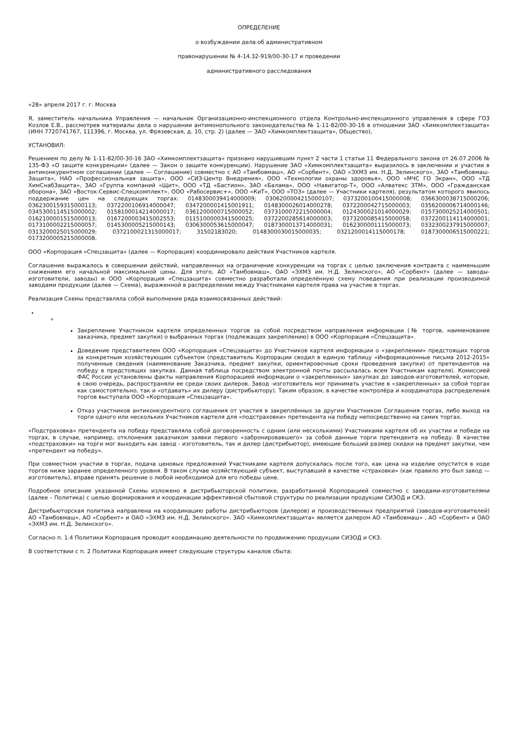ОПРЕДЕЛЕНИЕ
о возбуждении дела об административном
правонарушении № 4-14.32-919/00-30-17 и проведении
административного расследования
«28» апреля 2017 г. г. Москва
Я, заместитель начальника Управления — начальник Организационно-инспекционного отдела Контрольно-инспекционного управления в сфере ГОЗ Козлов Е.В., рассмотрев материалы дела о нарушении антимонопольного законодательства № 1-11-82/00-30-16 в отношении ЗАО «Химкомплектзащита» (ИНН 7720741767, 111396, г. Москва, ул. Фрязевская, д. 10, стр. 2) (далее — ЗАО «Химкомплектзащита», Общество),
УСТАНОВИЛ:
Решением по делу № 1-11-82/00-30-16 ЗАО «Химкомплектзащита» признано нарушившим пункт 2 части 1 статьи 11 Федерального закона от 26.07.2006 № 135-ФЗ «О защите конкуренции» (далее — Закон о защите конкуренции). Нарушение ЗАО «Химкомплектзащита» выразилось в заключении и участии в антиконкурентном соглашении (далее — Соглашение) совместно с АО «Тамбовмаш», АО «Сорбент», ОАО «ЭХМЗ им. Н.Д. Зелинского», ЗАО «Тамбовмаш-Защита», НАО «Профессиональная защита», ООО «СИЗ-Центр Внедрения», ООО «Технологии охраны здоровья», ООО «МЧС ГО Экран», ООО «ТД ХимСнабЗащита», ЗАО «Группа компаний «Щит», ООО «ТД «Бастион», ЗАО «Балама», ООО «Навигатор-Т», ООО «Алватекс ЗТМ», ООО «Гражданская оборона», ЗАО «Восток-Сервис-Спецкомплект», ООО «Рабосервис+», ООО «КиТ», ООО «ТОЗ» (далее — Участники картеля), результатом которого явилось поддержание цен на следующих торгах: 0148300039414000009; 0306200004215000107; 0373200100415000008; 0366300038715000206; 0362300159315000113; 0372200106914000047; 0347200001415001911; 0148300026014000278; 0372200042715000003; 0356200006714000146; 0345300114515000002; 0158100014214000017; 0361200000715000052; 0373100072215000004; 0124300021014000029; 0157300025214000501; 0162100001515000013; 0167200003415002553; 0115100000341500025; 0372200285614000003; 0373200085415000058; 0372200114114000001; 0173100002215000057; 0145300005215000143; 0306300053615000047; 0187300013714000031; 0162300001115000073; 0332300237915000007; 0313200025015000029; 0372100021315000017; 31502183020; 0148300030015000035; 0321200014115000178; 0187300006515000221; 0173200005215000008.
ООО «Корпорация «Спецзащита» (далее — Корпорация) координировало действия Участников картеля.
Соглашение выражалось в совершении действий, направленных на ограничение конкуренции на торгах с целью заключения контракта с наименьшим снижением его начальной максимальной цены. Для этого, АО «Тамбовмаш», ОАО «ЭХМЗ им. Н.Д. Зелинского», АО «Сорбент» (далее — заводы-изготовители, заводы) и ООО «Корпорация «Спецзащита» совместно разработали определённую схему поведения при реализации производимой заводами продукции (далее — Схема), выраженной в распределении между Участниками картеля права на участие в торгах.
Реализация Схемы представляла собой выполнение ряда взаимосвязанных действий:
Закрепление Участником картеля определенных торгов за собой посредством направления информации (№ торгов, наименование заказчика, предмет закупки) о выбранных торгах (подлежащих закреплению) в ООО «Корпорация «Спецзащита».
Доведение представителем ООО «Корпорация «Спецзащита» до Участников картеля информации о «закреплении» предстоящих торгов за конкретным хозяйствующим субъектом (представитель Корпорации сводил в единую таблицу «Информационные письма 2012-2015» полученные сведения (наименование Заказчика, предмет закупки, ориентировочные сроки проведения закупки) от претендентов на победу в предстоящих закупках. Данная таблица посредством электронной почты рассылалась всем Участникам картеля). Комиссией ФАС России установлены факты направления Корпорацией информации о «закрепленных» закупках до заводов-изготовителей, которые, в свою очередь, распространяли ее среди своих дилеров. Завод -изготовитель мог принимать участие в «закрепленных» за собой торгах как самостоятельно, так и «отдавать» их дилеру (дистрибьютору). Таким образом, в качестве контролёра и координатора распределения торгов выступала ООО «Корпорация «Спецзащита».
Отказ участников антиконкурентного соглашения от участия в закреплённых за другим Участником Соглашения торгах, либо выход на торги одного или нескольких Участников картеля для «подстраховки» претендента на победу непосредственно на самих торгах.
«Подстраховка» претендента на победу представляла собой договоренность с одним (или несколькими) Участниками картеля об их участии и победе на торгах, в случае, например, отклонения заказчиком заявки первого «забронировавшего» за собой данные торги претендента на победу. В качестве «подстраховки» на торги мог выходить как завод - изготовитель, так и дилер (дистрибьютор), имеющие больший размер скидки на предмет закупки, чем «претендент на победу».
При совместном участии в торгах, подача ценовых предложений Участниками картеля допускалась после того, как цена на изделие опустится в ходе торгов ниже заранее определенного уровня. В таком случае хозяйствующий субъект, выступавший в качестве «страховки» (как правило это был завод — изготовитель), вправе принять решение о любой необходимой для его победы цене.
Подробное описание указанной Схемы изложено в дистрибьюторской политике, разработанной Корпорацией совместно с заводами-изготовителями (далее – Политика) с целью формирования и координации эффективной сбытовой структуры по реализации продукции СИЗОД и СКЗ.
Дистрибьюторская политика направлена на координацию работы дистрибьюторов (дилеров) и производственных предприятий (заводов-изготовителей) АО «Тамбовмаш», АО «Сорбент» и ОАО «ЭХМЗ им. Н.Д. Зелинского». ЗАО «Химкомплектзащита» является дилером АО «Тамбовмаш» , АО «Сорбент» и ОАО «ЭХМЗ им. Н.Д. Зелинского».
Согласно п. 1.4 Политики Корпорация проводит координацию деятельности по продвижению продукции СИЗОД и СКЗ.
В соответствии с п. 2 Политики Корпорация имеет следующие структуры каналов сбыта: